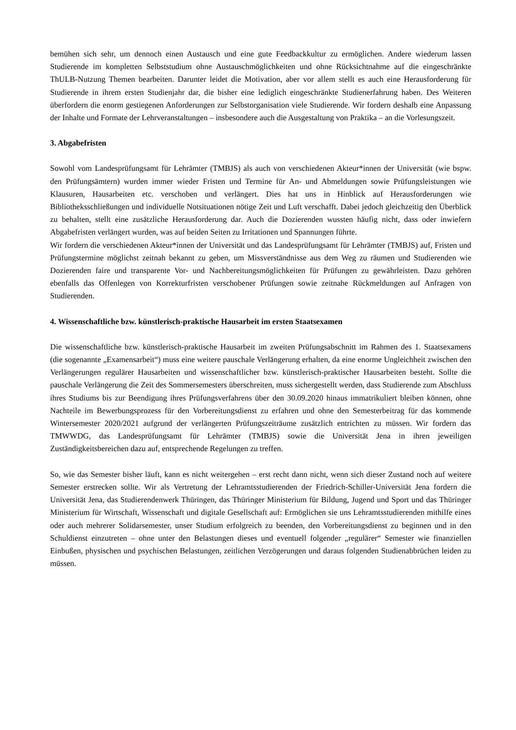bemühen sich sehr, um dennoch einen Austausch und eine gute Feedbackkultur zu ermöglichen. Andere wiederum lassen Studierende im kompletten Selbststudium ohne Austauschmöglichkeiten und ohne Rücksichtnahme auf die eingeschränkte ThULB-Nutzung Themen bearbeiten. Darunter leidet die Motivation, aber vor allem stellt es auch eine Herausforderung für Studierende in ihrem ersten Studienjahr dar, die bisher eine lediglich eingeschränkte Studienerfahrung haben. Des Weiteren überfordern die enorm gestiegenen Anforderungen zur Selbstorganisation viele Studierende. Wir fordern deshalb eine Anpassung der Inhalte und Formate der Lehrveranstaltungen – insbesondere auch die Ausgestaltung von Praktika – an die Vorlesungszeit.
3. Abgabefristen
Sowohl vom Landesprüfungsamt für Lehrämter (TMBJS) als auch von verschiedenen Akteur*innen der Universität (wie bspw. den Prüfungsämtern) wurden immer wieder Fristen und Termine für An- und Abmeldungen sowie Prüfungsleistungen wie Klausuren, Hausarbeiten etc. verschoben und verlängert. Dies hat uns in Hinblick auf Herausforderungen wie Bibliotheksschließungen und individuelle Notsituationen nötige Zeit und Luft verschafft. Dabei jedoch gleichzeitig den Überblick zu behalten, stellt eine zusätzliche Herausforderung dar. Auch die Dozierenden wussten häufig nicht, dass oder inwiefern Abgabefristen verlängert wurden, was auf beiden Seiten zu Irritationen und Spannungen führte.
Wir fordern die verschiedenen Akteur*innen der Universität und das Landesprüfungsamt für Lehrämter (TMBJS) auf, Fristen und Prüfungstermine möglichst zeitnah bekannt zu geben, um Missverständnisse aus dem Weg zu räumen und Studierenden wie Dozierenden faire und transparente Vor- und Nachbereitungsmöglichkeiten für Prüfungen zu gewährleisten. Dazu gehören ebenfalls das Offenlegen von Korrekturfristen verschobener Prüfungen sowie zeitnahe Rückmeldungen auf Anfragen von Studierenden.
4. Wissenschaftliche bzw. künstlerisch-praktische Hausarbeit im ersten Staatsexamen
Die wissenschaftliche bzw. künstlerisch-praktische Hausarbeit im zweiten Prüfungsabschnitt im Rahmen des 1. Staatsexamens (die sogenannte „Examensarbeit“) muss eine weitere pauschale Verlängerung erhalten, da eine enorme Ungleichheit zwischen den Verlängerungen regulärer Hausarbeiten und wissenschaftlicher bzw. künstlerisch-praktischer Hausarbeiten besteht. Sollte die pauschale Verlängerung die Zeit des Sommersemesters überschreiten, muss sichergestellt werden, dass Studierende zum Abschluss ihres Studiums bis zur Beendigung ihres Prüfungsverfahrens über den 30.09.2020 hinaus immatrikuliert bleiben können, ohne Nachteile im Bewerbungsprozess für den Vorbereitungsdienst zu erfahren und ohne den Semesterbeitrag für das kommende Wintersemester 2020/2021 aufgrund der verlängerten Prüfungszeiträume zusätzlich entrichten zu müssen. Wir fordern das TMWWDG, das Landesprüfungsamt für Lehrämter (TMBJS) sowie die Universität Jena in ihren jeweiligen Zuständigkeitsbereichen dazu auf, entsprechende Regelungen zu treffen.
So, wie das Semester bisher läuft, kann es nicht weitergehen – erst recht dann nicht, wenn sich dieser Zustand noch auf weitere Semester erstrecken sollte. Wir als Vertretung der Lehramtsstudierenden der Friedrich-Schiller-Universität Jena fordern die Universität Jena, das Studierendenwerk Thüringen, das Thüringer Ministerium für Bildung, Jugend und Sport und das Thüringer Ministerium für Wirtschaft, Wissenschaft und digitale Gesellschaft auf: Ermöglichen sie uns Lehramtsstudierenden mithilfe eines oder auch mehrerer Solidarsemester, unser Studium erfolgreich zu beenden, den Vorbereitungsdienst zu beginnen und in den Schuldienst einzutreten – ohne unter den Belastungen dieses und eventuell folgender „regulärer“ Semester wie finanziellen Einbußen, physischen und psychischen Belastungen, zeitlichen Verzögerungen und daraus folgenden Studienabbrüchen leiden zu müssen.